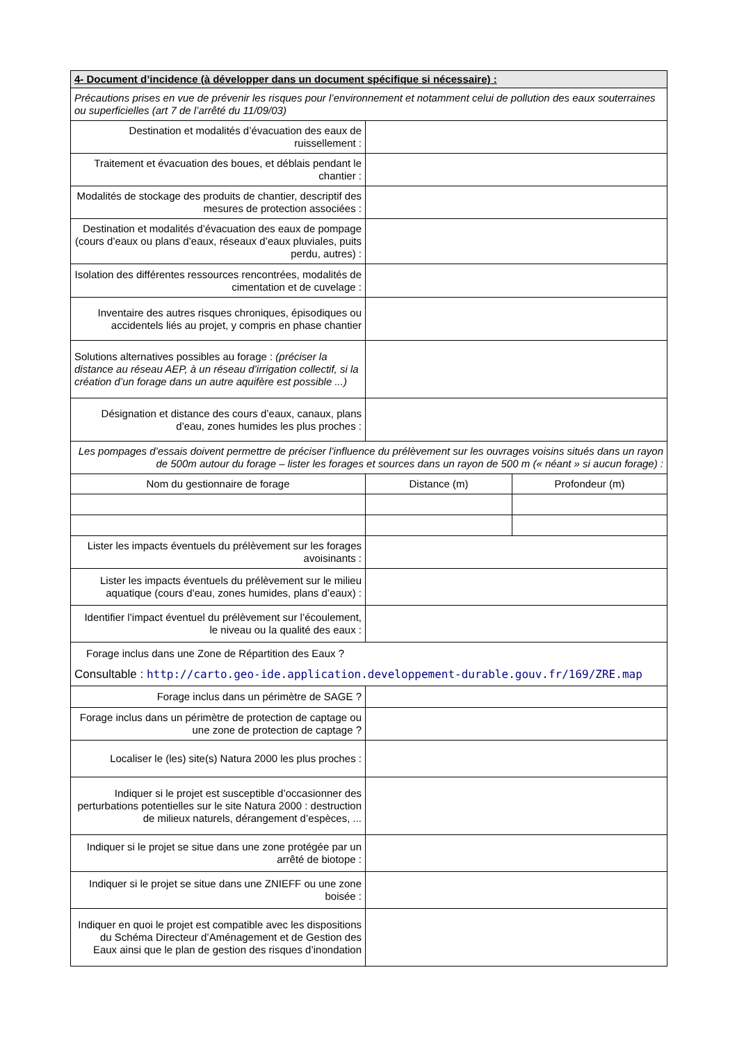| 4- Document d’incidence (à développer dans un document spécifique si nécessaire) : | | |
| --- | --- | --- |
| Précautions prises en vue de prévenir les risques pour l’environnement et notamment celui de pollution des eaux souterraines ou superficielles (art 7 de l’arrêté du 11/09/03) | | |
| Destination et modalités d’évacuation des eaux de ruissellement : | | |
| Traitement et évacuation des boues, et déblais pendant le chantier : | | |
| Modalités de stockage des produits de chantier, descriptif des mesures de protection associées : | | |
| Destination et modalités d’évacuation des eaux de pompage (cours d’eaux ou plans d’eaux, réseaux d’eaux pluviales, puits perdu, autres) : | | |
| Isolation des différentes ressources rencontrées, modalités de cimentation et de cuvelage : | | |
| Inventaire des autres risques chroniques, épisodiques ou accidentels liés au projet, y compris en phase chantier | | |
| Solutions alternatives possibles au forage : (préciser la distance au réseau AEP, à un réseau d’irrigation collectif, si la création d’un forage dans un autre aquifère est possible ...) | | |
| Désignation et distance des cours d’eaux, canaux, plans d’eau, zones humides les plus proches : | | |
| Les pompages d’essais doivent permettre de préciser l’influence du prélèvement sur les ouvrages voisins situés dans un rayon de 500m autour du forage – lister les forages et sources dans un rayon de 500 m (« néant » si aucun forage) : | | |
| Nom du gestionnaire de forage | Distance (m) | Profondeur (m) |
| Lister les impacts éventuels du prélèvement sur les forages avoisinants : | | |
| Lister les impacts éventuels du prélèvement sur le milieu aquatique (cours d’eau, zones humides, plans d’eaux) : | | |
| Identifier l’impact éventuel du prélèvement sur l’écoulement, le niveau ou la qualité des eaux : | | |
| Forage inclus dans une Zone de Répartition des Eaux ? Consultable : http://carto.geo-ide.application.developpement-durable.gouv.fr/169/ZRE.map | | |
| Forage inclus dans un périmètre de SAGE ? | | |
| Forage inclus dans un périmètre de protection de captage ou une zone de protection de captage ? | | |
| Localiser le (les) site(s) Natura 2000 les plus proches : | | |
| Indiquer si le projet est susceptible d’occasionner des perturbations potentielles sur le site Natura 2000 : destruction de milieux naturels, dérangement d’espèces, ... | | |
| Indiquer si le projet se situe dans une zone protégée par un arrêté de biotope : | | |
| Indiquer si le projet se situe dans une ZNIEFF ou une zone boisée : | | |
| Indiquer en quoi le projet est compatible avec les dispositions du Schéma Directeur d’Aménagement et de Gestion des Eaux ainsi que le plan de gestion des risques d’inondation | | |